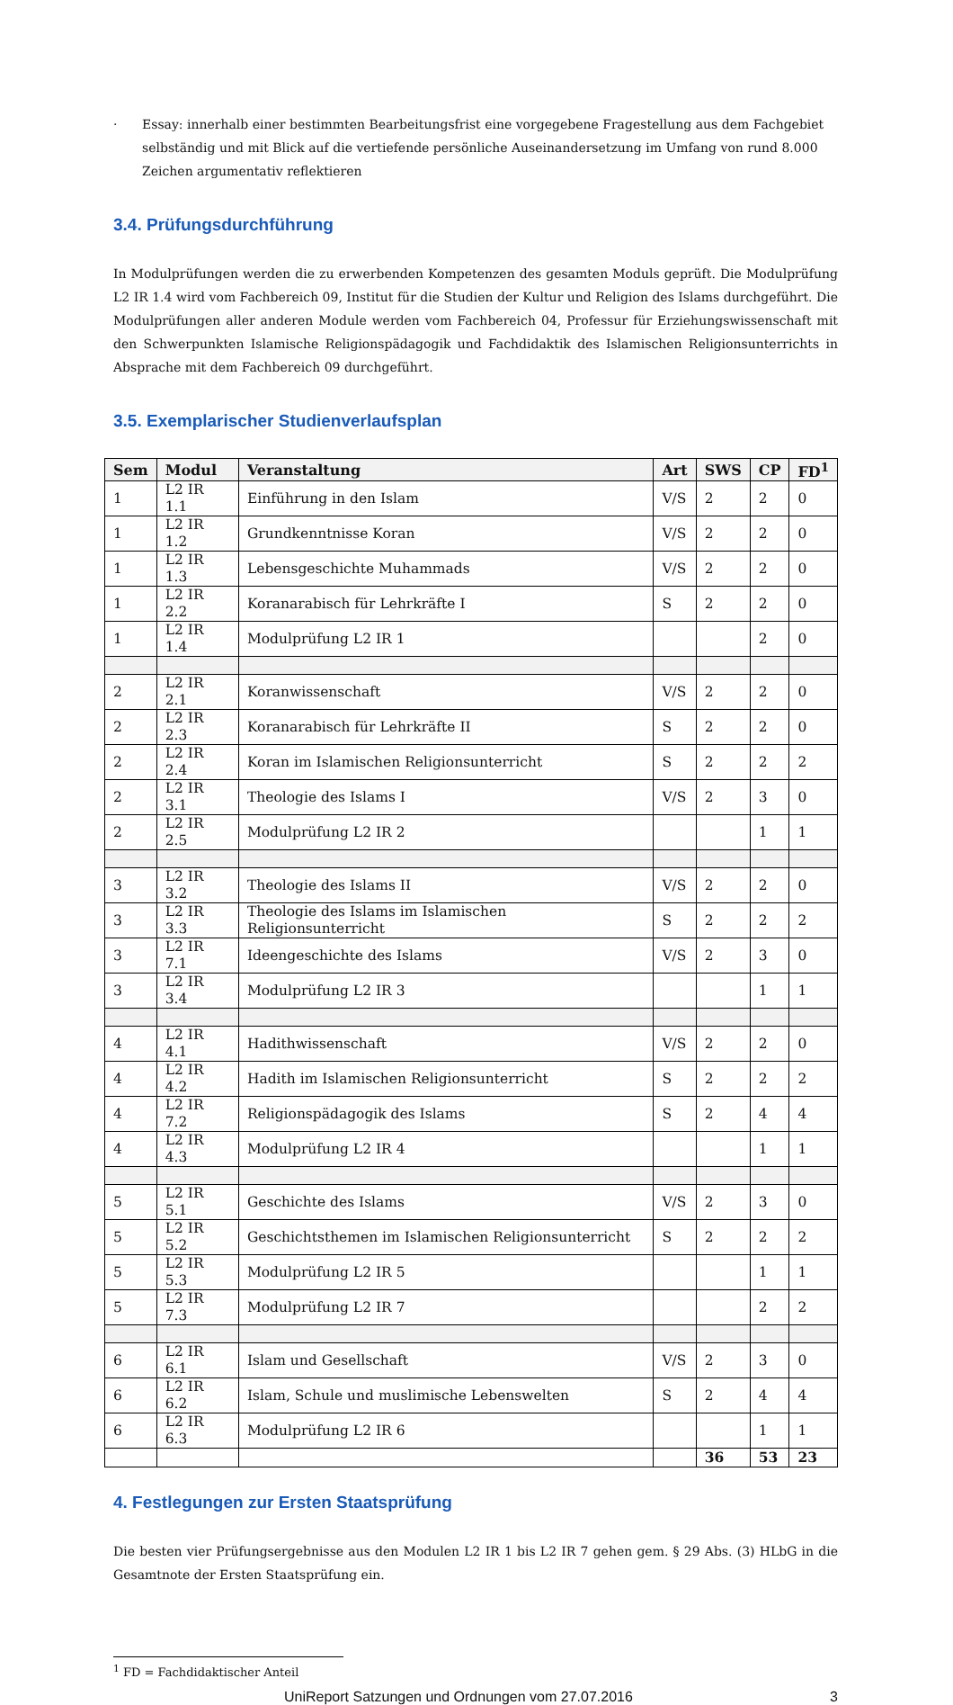· Essay: innerhalb einer bestimmten Bearbeitungsfrist eine vorgegebene Fragestellung aus dem Fachgebiet selbständig und mit Blick auf die vertiefende persönliche Auseinandersetzung im Umfang von rund 8.000 Zeichen argumentativ reflektieren
3.4. Prüfungsdurchführung
In Modulprüfungen werden die zu erwerbenden Kompetenzen des gesamten Moduls geprüft. Die Modulprüfung L2 IR 1.4 wird vom Fachbereich 09, Institut für die Studien der Kultur und Religion des Islams durchgeführt. Die Modulprüfungen aller anderen Module werden vom Fachbereich 04, Professur für Erziehungswissenschaft mit den Schwerpunkten Islamische Religionspädagogik und Fachdidaktik des Islamischen Religionsunterrichts in Absprache mit dem Fachbereich 09 durchgeführt.
3.5. Exemplarischer Studienverlaufsplan
| Sem | Modul | Veranstaltung | Art | SWS | CP | FD<sup>1</sup> |
| --- | --- | --- | --- | --- | --- | --- |
| 1 | L2 IR 1.1 | Einführung in den Islam | V/S | 2 | 2 | 0 |
| 1 | L2 IR 1.2 | Grundkenntnisse Koran | V/S | 2 | 2 | 0 |
| 1 | L2 IR 1.3 | Lebensgeschichte Muhammads | V/S | 2 | 2 | 0 |
| 1 | L2 IR 2.2 | Koranarabisch für Lehrkräfte I | S | 2 | 2 | 0 |
| 1 | L2 IR 1.4 | Modulprüfung L2 IR 1 | | | 2 | 0 |
| 2 | L2 IR 2.1 | Koranwissenschaft | V/S | 2 | 2 | 0 |
| 2 | L2 IR 2.3 | Koranarabisch für Lehrkräfte II | S | 2 | 2 | 0 |
| 2 | L2 IR 2.4 | Koran im Islamischen Religionsunterricht | S | 2 | 2 | 2 |
| 2 | L2 IR 3.1 | Theologie des Islams I | V/S | 2 | 3 | 0 |
| 2 | L2 IR 2.5 | Modulprüfung L2 IR 2 | | | 1 | 1 |
| 3 | L2 IR 3.2 | Theologie des Islams II | V/S | 2 | 2 | 0 |
| 3 | L2 IR 3.3 | Theologie des Islams im Islamischen Religionsunterricht | S | 2 | 2 | 2 |
| 3 | L2 IR 7.1 | Ideengeschichte des Islams | V/S | 2 | 3 | 0 |
| 3 | L2 IR 3.4 | Modulprüfung L2 IR 3 | | | 1 | 1 |
| 4 | L2 IR 4.1 | Hadithwissenschaft | V/S | 2 | 2 | 0 |
| 4 | L2 IR 4.2 | Hadith im Islamischen Religionsunterricht | S | 2 | 2 | 2 |
| 4 | L2 IR 7.2 | Religionspädagogik des Islams | S | 2 | 4 | 4 |
| 4 | L2 IR 4.3 | Modulprüfung L2 IR 4 | | | 1 | 1 |
| 5 | L2 IR 5.1 | Geschichte des Islams | V/S | 2 | 3 | 0 |
| 5 | L2 IR 5.2 | Geschichtsthemen im Islamischen Religionsunterricht | S | 2 | 2 | 2 |
| 5 | L2 IR 5.3 | Modulprüfung L2 IR 5 | | | 1 | 1 |
| 5 | L2 IR 7.3 | Modulprüfung L2 IR 7 | | | 2 | 2 |
| 6 | L2 IR 6.1 | Islam und Gesellschaft | V/S | 2 | 3 | 0 |
| 6 | L2 IR 6.2 | Islam, Schule und muslimische Lebenswelten | S | 2 | 4 | 4 |
| 6 | L2 IR 6.3 | Modulprüfung L2 IR 6 | | | 1 | 1 |
| | | | | 36 | 53 | 23 |
4. Festlegungen zur Ersten Staatsprüfung
Die besten vier Prüfungsergebnisse aus den Modulen L2 IR 1 bis L2 IR 7 gehen gem. § 29 Abs. (3) HLbG in die Gesamtnote der Ersten Staatsprüfung ein.
<sup>1</sup> FD = Fachdidaktischer Anteil
UniReport Satzungen und Ordnungen vom 27.07.2016 3